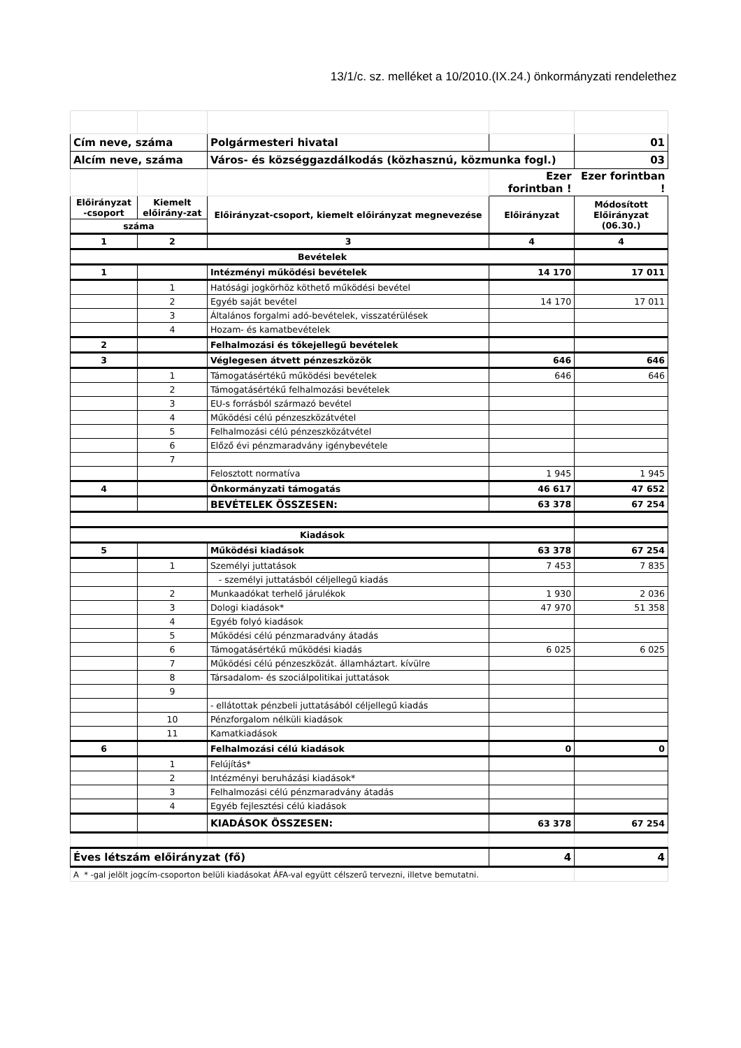13/1/c. sz. melléket a 10/2010.(IX.24.) önkormányzati rendelethez
| Cím neve, száma | | Polgármesteri hivatal | | 01 |
| Alcím neve, száma | | Város- és községgazdálkodás (közhasznú, közmunka fogl.) | | 03 |
| | | | Ezer forintban ! | Ezer forintban ! |
| Előirányzat -csoport | Kiemelt előirány-zat | Előirányzat-csoport, kiemelt előirányzat megnevezése | Előirányzat | Módosított Előirányzat (06.30.) |
| száma | | | | |
| 1 | 2 | 3 | 4 | 4 |
| Bevételek | | | | |
| 1 | | Intézményi működési bevételek | 14 170 | 17 011 |
| | 1 | Hatósági jogkörhöz köthető működési bevétel | | |
| | 2 | Egyéb saját bevétel | 14 170 | 17 011 |
| | 3 | Általános forgalmi adó-bevételek, visszatérülések | | |
| | 4 | Hozam- és kamatbevételek | | |
| 2 | | Felhalmozási és tőkejellegű bevételek | | |
| 3 | | Véglegesen átvett pénzeszközök | 646 | 646 |
| | 1 | Támogatásértékű működési bevételek | 646 | 646 |
| | 2 | Támogatásértékű felhalmozási bevételek | | |
| | 3 | EU-s forrásból származó bevétel | | |
| | 4 | Működési célú pénzeszközátvétel | | |
| | 5 | Felhalmozási célú pénzeszközátvétel | | |
| | 6 | Előző évi pénzmaradvány igénybevétele | | |
| | 7 | | | |
| | | Felosztott normatíva | 1 945 | 1 945 |
| 4 | | Önkormányzati támogatás | 46 617 | 47 652 |
| | | BEVÉTELEK ÖSSZESEN: | 63 378 | 67 254 |
| Kiadások | | | | |
| 5 | | Működési kiadások | 63 378 | 67 254 |
| | 1 | Személyi juttatások | 7 453 | 7 835 |
| | | - személyi juttatásból céljellegű kiadás | | |
| | 2 | Munkaadókat terhelő járulékok | 1 930 | 2 036 |
| | 3 | Dologi kiadások* | 47 970 | 51 358 |
| | 4 | Egyéb folyó kiadások | | |
| | 5 | Működési célú pénzmaradvány átadás | | |
| | 6 | Támogatásértékű működési kiadás | 6 025 | 6 025 |
| | 7 | Működési célú pénzeszközát. államháztart. kívülre | | |
| | 8 | Társadalom- és szociálpolitikai juttatások | | |
| | 9 | | | |
| | | - ellátottak pénzbeli juttatásából céljellegű kiadás | | |
| | 10 | Pénzforgalom nélküli kiadások | | |
| | 11 | Kamatkiadások | | |
| 6 | | Felhalmozási célú kiadások | 0 | 0 |
| | 1 | Felújítás* | | |
| | 2 | Intézményi beruházási kiadások* | | |
| | 3 | Felhalmozási célú pénzmaradvány átadás | | |
| | 4 | Egyéb fejlesztési célú kiadások | | |
| | | KIADÁSOK ÖSSZESEN: | 63 378 | 67 254 |
| Éves létszám előirányzat (fő) | | | 4 | 4 |
| A * -gal jelölt jogcím-csoporton belüli kiadásokat ÁFA-val együtt célszerű tervezni, illetve bemutatni. | | | | |